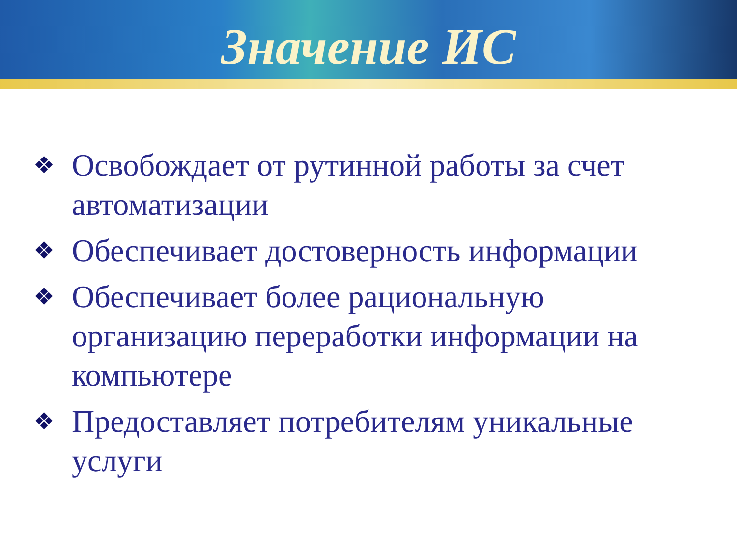Значение ИС
❖ Освобождает от рутинной работы за счет автоматизации
❖ Обеспечивает достоверность информации
❖ Обеспечивает более рациональную организацию переработки информации на компьютере
❖ Предоставляет потребителям уникальные услуги